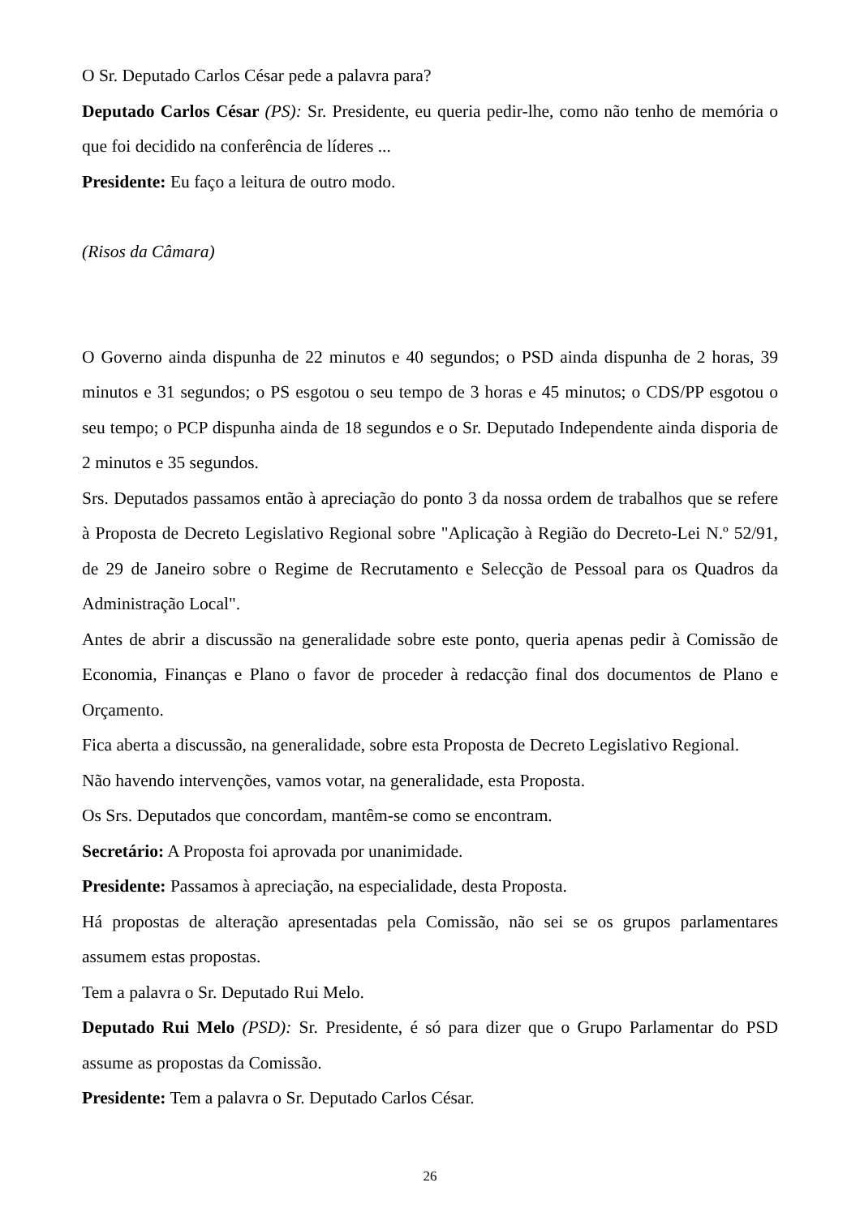O Sr. Deputado Carlos César pede a palavra para?
Deputado Carlos César (PS): Sr. Presidente, eu queria pedir-lhe, como não tenho de memória o que foi decidido na conferência de líderes ...
Presidente: Eu faço a leitura de outro modo.
(Risos da Câmara)
O Governo ainda dispunha de 22 minutos e 40 segundos; o PSD ainda dispunha de 2 horas, 39 minutos e 31 segundos; o PS esgotou o seu tempo de 3 horas e 45 minutos; o CDS/PP esgotou o seu tempo; o PCP dispunha ainda de 18 segundos e o Sr. Deputado Independente ainda disporia de 2 minutos e 35 segundos.
Srs. Deputados passamos então à apreciação do ponto 3 da nossa ordem de trabalhos que se refere à Proposta de Decreto Legislativo Regional sobre "Aplicação à Região do Decreto-Lei N.º 52/91, de 29 de Janeiro sobre o Regime de Recrutamento e Selecção de Pessoal para os Quadros da Administração Local".
Antes de abrir a discussão na generalidade sobre este ponto, queria apenas pedir à Comissão de Economia, Finanças e Plano o favor de proceder à redacção final dos documentos de Plano e Orçamento.
Fica aberta a discussão, na generalidade, sobre esta Proposta de Decreto Legislativo Regional.
Não havendo intervenções, vamos votar, na generalidade, esta Proposta.
Os Srs. Deputados que concordam, mantêm-se como se encontram.
Secretário: A Proposta foi aprovada por unanimidade.
Presidente: Passamos à apreciação, na especialidade, desta Proposta.
Há propostas de alteração apresentadas pela Comissão, não sei se os grupos parlamentares assumem estas propostas.
Tem a palavra o Sr. Deputado Rui Melo.
Deputado Rui Melo (PSD): Sr. Presidente, é só para dizer que o Grupo Parlamentar do PSD assume as propostas da Comissão.
Presidente: Tem a palavra o Sr. Deputado Carlos César.
26